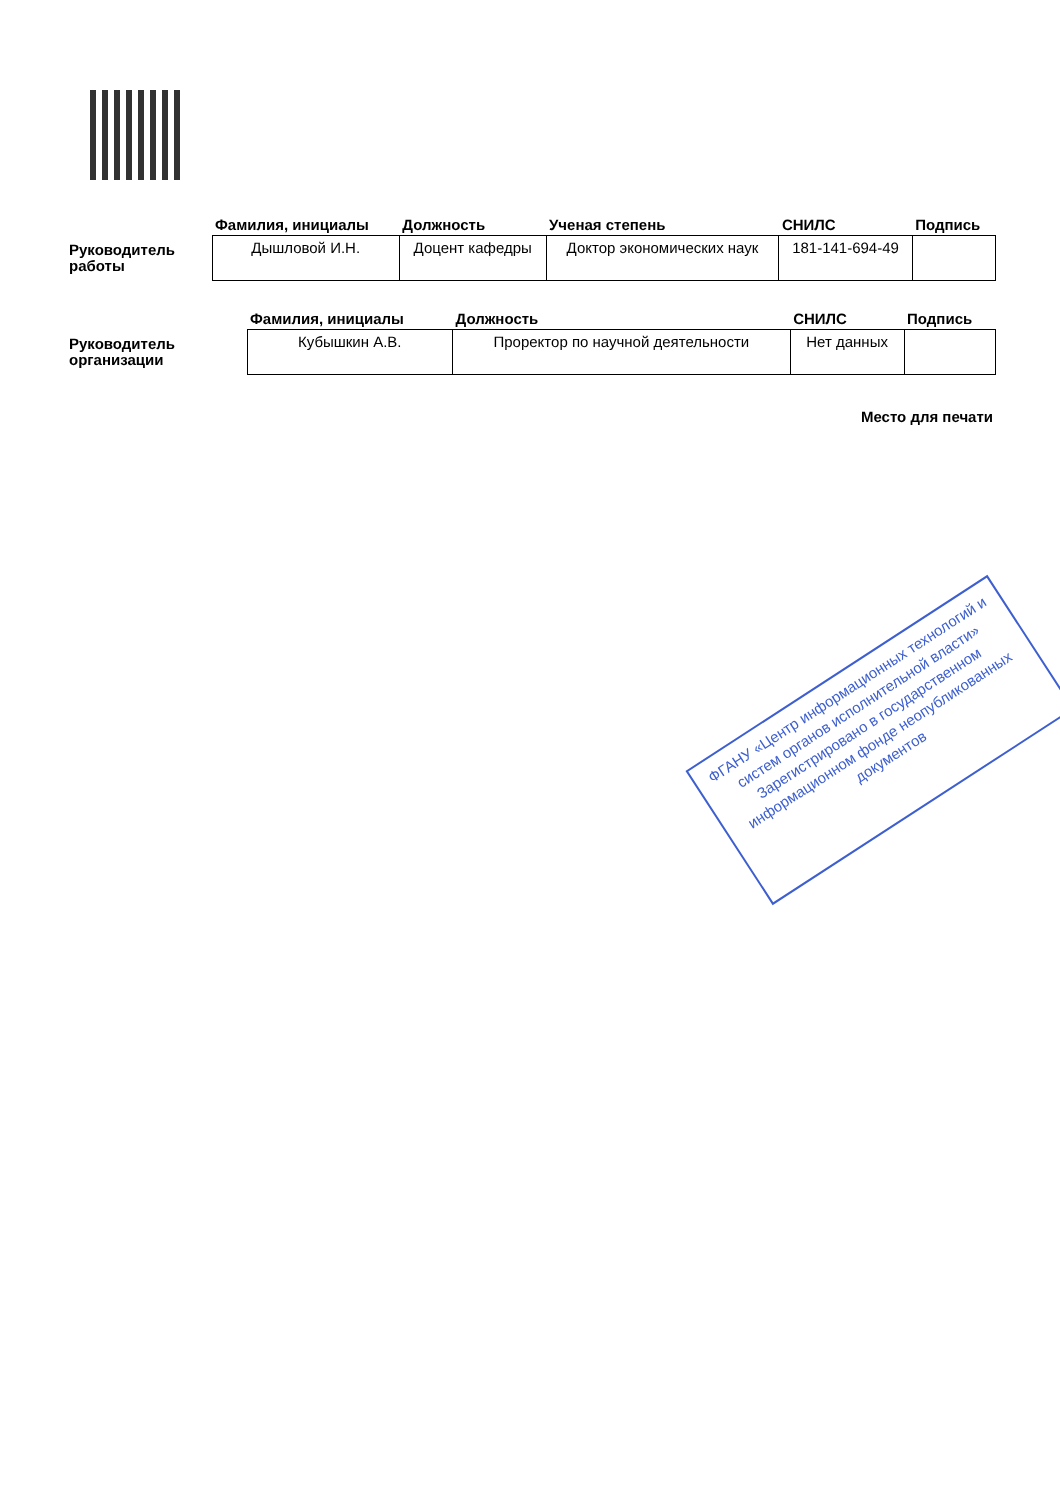| | Фамилия, инициалы | Должность | Ученая степень | СНИЛС | Подпись |
| --- | --- | --- | --- | --- | --- |
| Руководитель работы | Дышловой И.Н. | Доцент кафедры | Доктор экономических наук | 181-141-694-49 | |
| | Фамилия, инициалы | Должность | СНИЛС | Подпись |
| --- | --- | --- | --- | --- |
| Руководитель организации | Кубышкин А.В. | Проректор по научной деятельности | Нет данных | |
Место для печати
ФГАНУ «Центр информационных технологий и систем органов исполнительной власти» Зарегистрировано в государственном информационном фонде неопубликованных документов